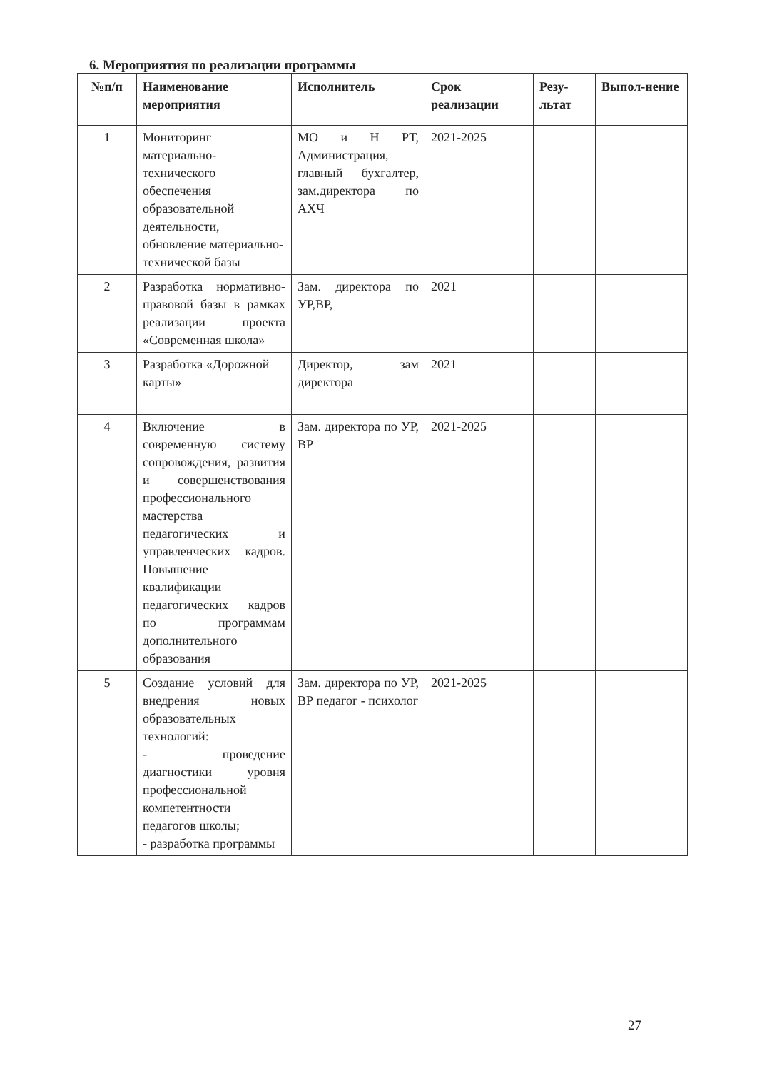6. Мероприятия по реализации программы
| №п/п | Наименование мероприятия | Исполнитель | Срок реализации | Резу-льтат | Выпол-нение |
| --- | --- | --- | --- | --- | --- |
| 1 | Мониторинг материально-технического обеспечения образовательной деятельности, обновление материально-технической базы | МО и Н РТ, Администрация, главный бухгалтер, зам.директора по АХЧ | 2021-2025 | | |
| 2 | Разработка нормативно-правовой базы в рамках реализации проекта «Современная школа» | Зам. директора по УР,ВР, | 2021 | | |
| 3 | Разработка «Дорожной карты» | Директор, зам директора | 2021 | | |
| 4 | Включение в современную систему сопровождения, развития и совершенствования профессионального мастерства педагогических и управленческих кадров. Повышение квалификации педагогических кадров по программам дополнительного образования | Зам. директора по УР, ВР | 2021-2025 | | |
| 5 | Создание условий для внедрения новых образовательных технологий: - проведение диагностики уровня профессиональной компетентности педагогов школы; - разработка программы | Зам. директора по УР, ВР педагог - психолог | 2021-2025 | | |
27